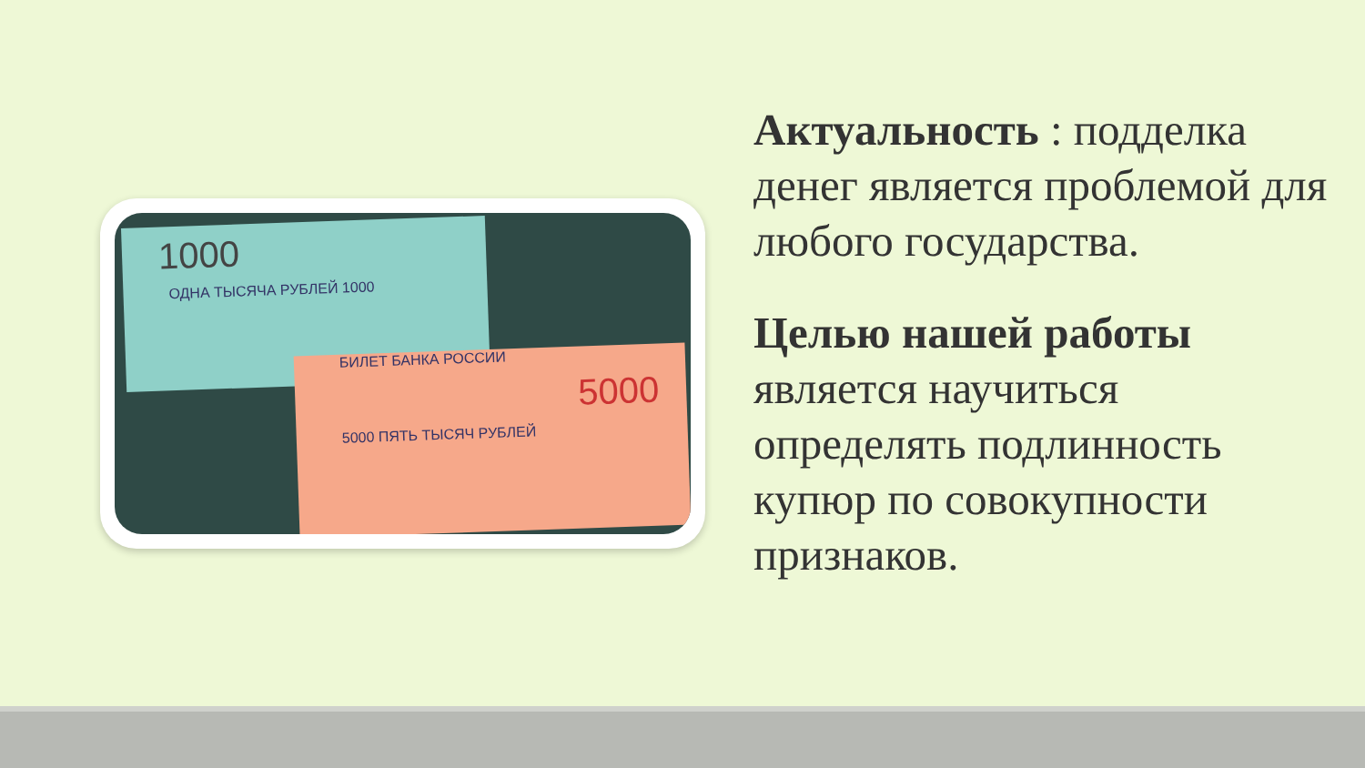1000
ОДНА ТЫСЯЧА РУБЛЕЙ 1000
БИЛЕТ БАНКА РОССИИ
5000
5000 ПЯТЬ ТЫСЯЧ РУБЛЕЙ
Актуальность : подделка денег является проблемой для любого государства.
Целью нашей работы является научиться определять подлинность купюр по совокупности признаков.